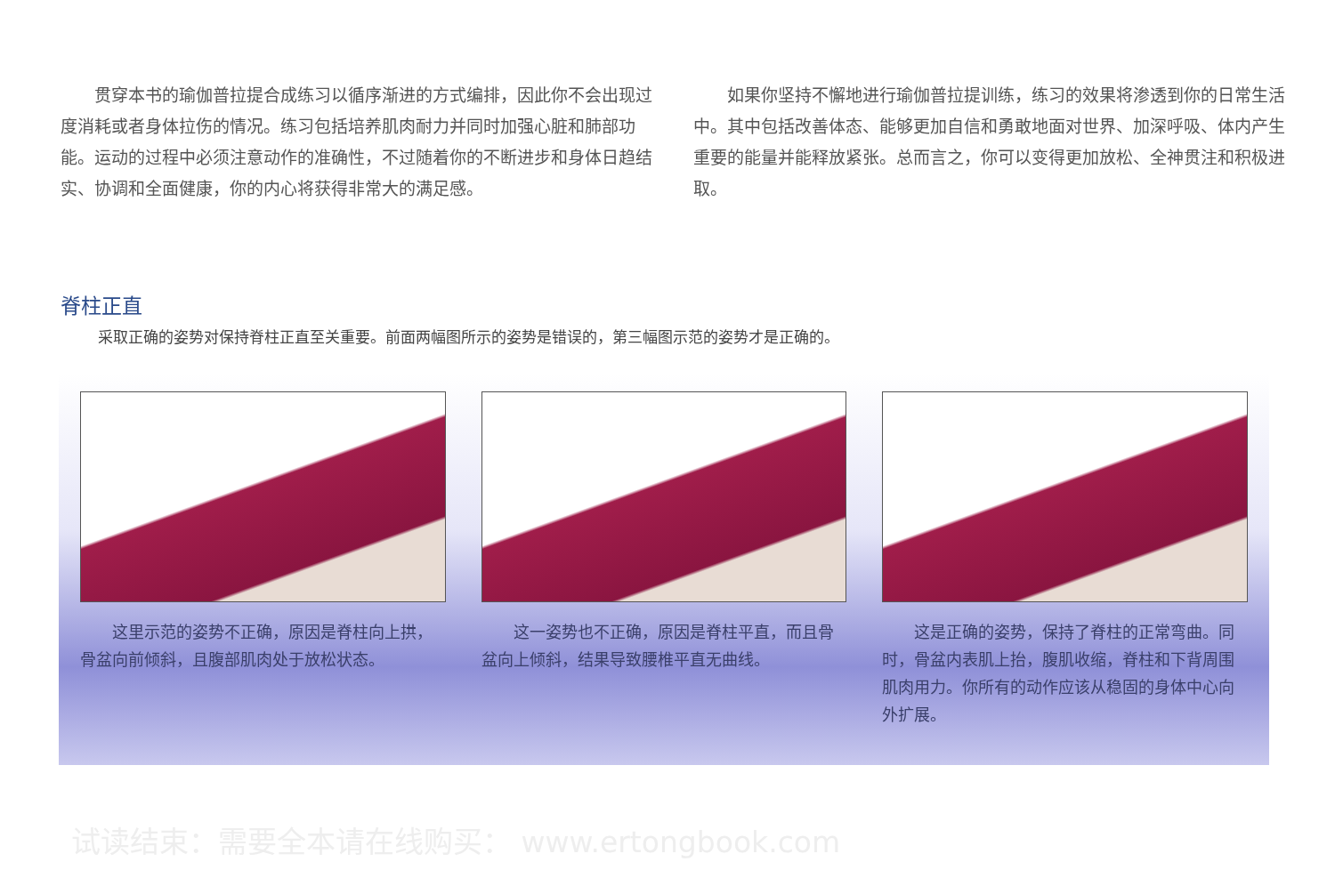贯穿本书的瑜伽普拉提合成练习以循序渐进的方式编排，因此你不会出现过度消耗或者身体拉伤的情况。练习包括培养肌肉耐力并同时加强心脏和肺部功能。运动的过程中必须注意动作的准确性，不过随着你的不断进步和身体日趋结实、协调和全面健康，你的内心将获得非常大的满足感。
如果你坚持不懈地进行瑜伽普拉提训练，练习的效果将渗透到你的日常生活中。其中包括改善体态、能够更加自信和勇敢地面对世界、加深呼吸、体内产生重要的能量并能释放紧张。总而言之，你可以变得更加放松、全神贯注和积极进取。
脊柱正直
采取正确的姿势对保持脊柱正直至关重要。前面两幅图所示的姿势是错误的，第三幅图示范的姿势才是正确的。
这里示范的姿势不正确，原因是脊柱向上拱，骨盆向前倾斜，且腹部肌肉处于放松状态。
这一姿势也不正确，原因是脊柱平直，而且骨盆向上倾斜，结果导致腰椎平直无曲线。
这是正确的姿势，保持了脊柱的正常弯曲。同时，骨盆内表肌上抬，腹肌收缩，脊柱和下背周围肌肉用力。你所有的动作应该从稳固的身体中心向外扩展。
试读结束：需要全本请在线购买： www.ertongbook.com